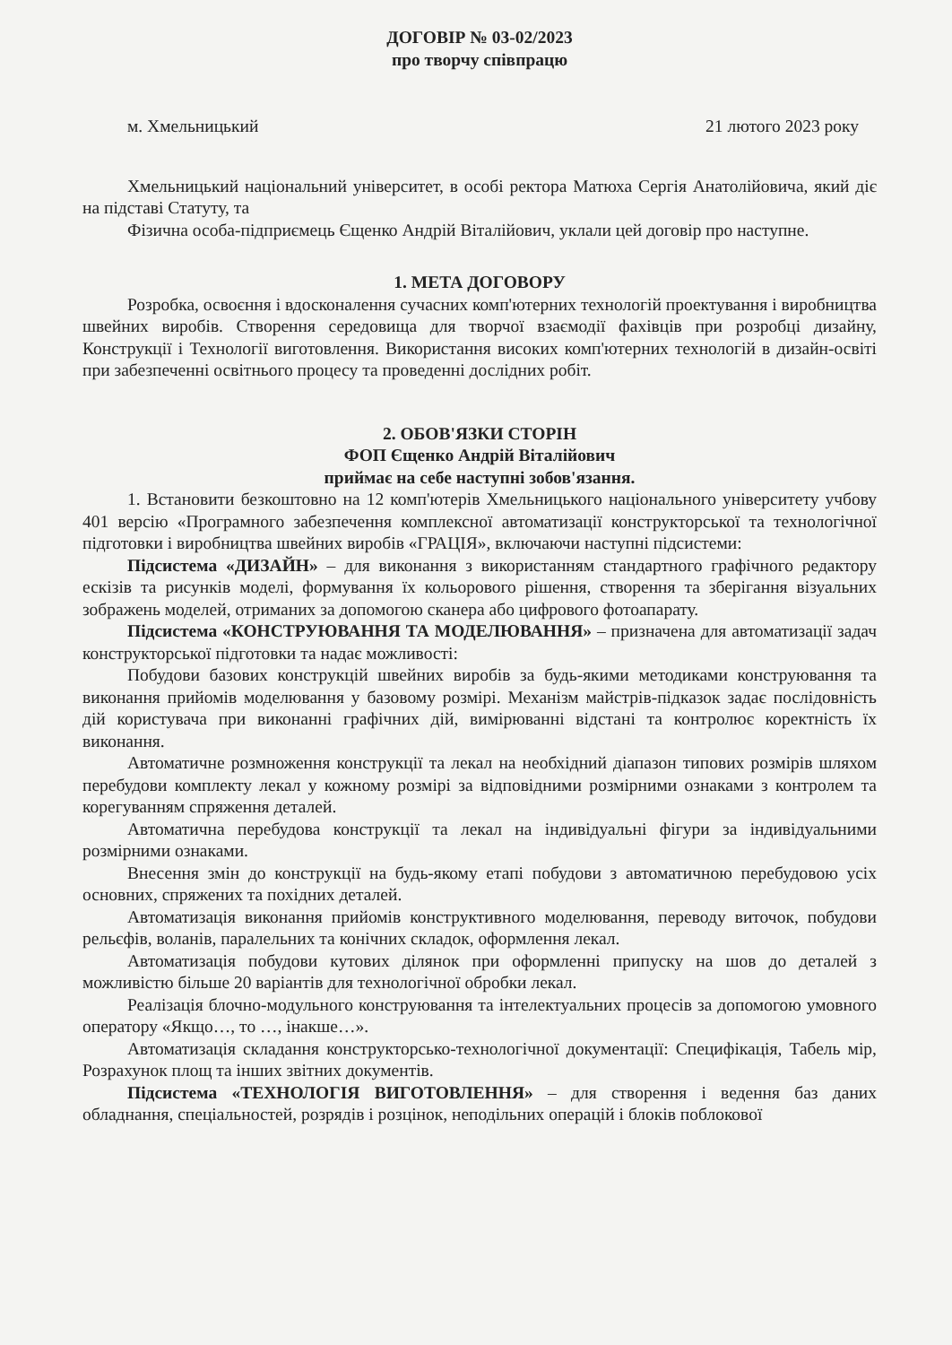ДОГОВІР № 03-02/2023
про творчу співпрацю
м. Хмельницький 21 лютого 2023 року
Хмельницький національний університет, в особі ректора Матюха Сергія Анатолійовича, який діє на підставі Статуту, та
Фізична особа-підприємець Єщенко Андрій Віталійович, уклали цей договір про наступне.
1. МЕТА ДОГОВОРУ
Розробка, освоєння і вдосконалення сучасних комп'ютерних технологій проектування і виробництва швейних виробів. Створення середовища для творчої взаємодії фахівців при розробці дизайну, Конструкції і Технології виготовлення. Використання високих комп'ютерних технологій в дизайн-освіті при забезпеченні освітнього процесу та проведенні дослідних робіт.
2. ОБОВ'ЯЗКИ СТОРІН
ФОП Єщенко Андрій Віталійович
приймає на себе наступні зобов'язання.
1. Встановити безкоштовно на 12 комп'ютерів Хмельницького національного університету учбову 401 версію «Програмного забезпечення комплексної автоматизації конструкторської та технологічної підготовки і виробництва швейних виробів «ГРАЦІЯ», включаючи наступні підсистеми:
Підсистема «ДИЗАЙН» – для виконання з використанням стандартного графічного редактору ескізів та рисунків моделі, формування їх кольорового рішення, створення та зберігання візуальних зображень моделей, отриманих за допомогою сканера або цифрового фотоапарату.
Підсистема «КОНСТРУЮВАННЯ ТА МОДЕЛЮВАННЯ» – призначена для автоматизації задач конструкторської підготовки та надає можливості:
Побудови базових конструкцій швейних виробів за будь-якими методиками конструювання та виконання прийомів моделювання у базовому розмірі. Механізм майстрів-підказок задає послідовність дій користувача при виконанні графічних дій, вимірюванні відстані та контролює коректність їх виконання.
Автоматичне розмноження конструкції та лекал на необхідний діапазон типових розмірів шляхом перебудови комплекту лекал у кожному розмірі за відповідними розмірними ознаками з контролем та корегуванням спряження деталей.
Автоматична перебудова конструкції та лекал на індивідуальні фігури за індивідуальними розмірними ознаками.
Внесення змін до конструкції на будь-якому етапі побудови з автоматичною перебудовою усіх основних, спряжених та похідних деталей.
Автоматизація виконання прийомів конструктивного моделювання, переводу виточок, побудови рельєфів, воланів, паралельних та конічних складок, оформлення лекал.
Автоматизація побудови кутових ділянок при оформленні припуску на шов до деталей з можливістю більше 20 варіантів для технологічної обробки лекал.
Реалізація блочно-модульного конструювання та інтелектуальних процесів за допомогою умовного оператору «Якщо…, то …, інакше…».
Автоматизація складання конструкторсько-технологічної документації: Специфікація, Табель мір, Розрахунок площ та інших звітних документів.
Підсистема «ТЕХНОЛОГІЯ ВИГОТОВЛЕННЯ» – для створення і ведення баз даних обладнання, спеціальностей, розрядів і розцінок, неподільних операцій і блоків поблокової